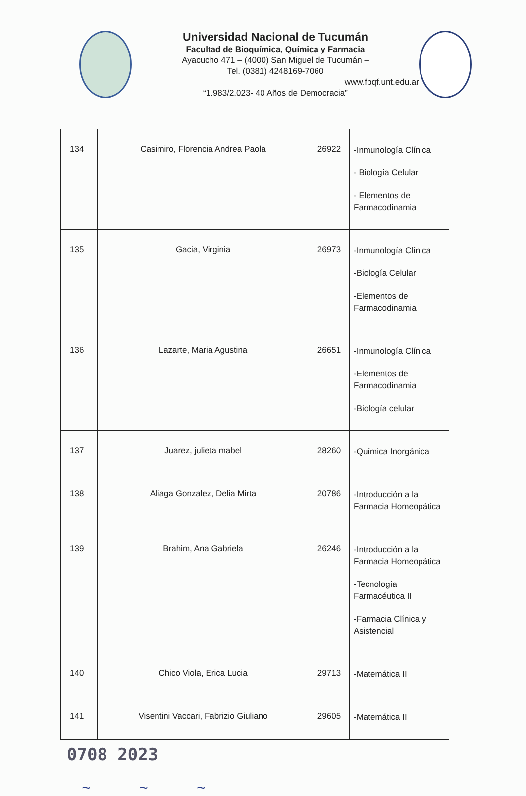Universidad Nacional de Tucumán
Facultad de Bioquímica, Química y Farmacia
Ayacucho 471 – (4000) San Miguel de Tucumán –
Tel. (0381) 4248169-7060
www.fbqf.unt.edu.ar
“1.983/2.023- 40 Años de Democracia”
| 134 | Casimiro, Florencia Andrea Paola | 26922 | -Inmunología Clínica - Biología Celular - Elementos de Farmacodinamia |
| 135 | Gacia, Virginia | 26973 | -Inmunología Clínica -Biología Celular -Elementos de Farmacodinamia |
| 136 | Lazarte, Maria Agustina | 26651 | -Inmunología Clínica -Elementos de Farmacodinamia -Biología celular |
| 137 | Juarez, julieta mabel | 28260 | -Química Inorgánica |
| 138 | Aliaga Gonzalez, Delia Mirta | 20786 | -Introducción a la Farmacia Homeopática |
| 139 | Brahim, Ana Gabriela | 26246 | -Introducción a la Farmacia Homeopática -Tecnología Farmacéutica II -Farmacia Clínica y Asistencial |
| 140 | Chico Viola, Erica Lucia | 29713 | -Matemática II |
| 141 | Visentini Vaccari, Fabrizio Giuliano | 29605 | -Matemática II |
0708 2023
~ ~ ~